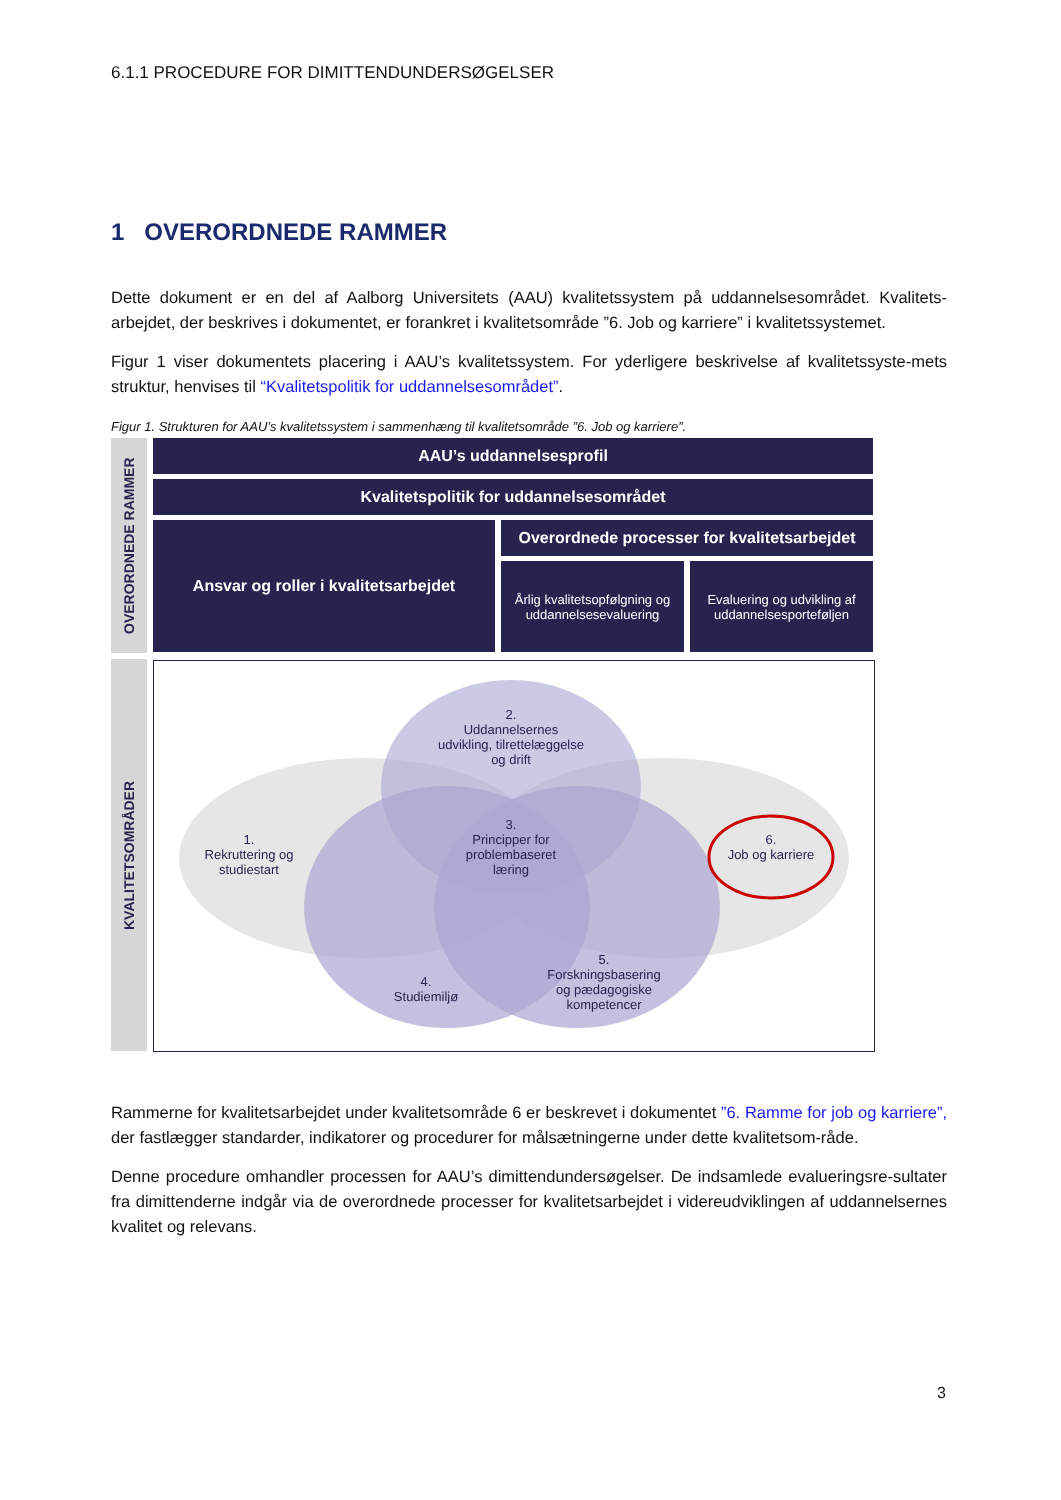6.1.1 PROCEDURE FOR DIMITTENDUNDERSØGELSER
1 OVERORDNEDE RAMMER
Dette dokument er en del af Aalborg Universitets (AAU) kvalitetssystem på uddannelsesområdet. Kvalitets-arbejdet, der beskrives i dokumentet, er forankret i kvalitetsområde ”6. Job og karriere” i kvalitetssystemet.
Figur 1 viser dokumentets placering i AAU’s kvalitetssystem. For yderligere beskrivelse af kvalitetssyste-mets struktur, henvises til “Kvalitetspolitik for uddannelsesområdet”.
Figur 1. Strukturen for AAU’s kvalitetssystem i sammenhæng til kvalitetsområde ”6. Job og karriere”.
OVERORDNEDE RAMMER
KVALITETSOMRÅDER
AAU’s uddannelsesprofil
Kvalitetspolitik for uddannelsesområdet
Ansvar og roller i kvalitetsarbejdet
Overordnede processer for kvalitetsarbejdet
Årlig kvalitetsopfølgning og uddannelsesevaluering
Evaluering og udvikling af uddannelsesporteføljen
2.
Uddannelsernes
udvikling, tilrettelæggelse
og drift
1.
Rekruttering og
studiestart
3.
Principper for
problembaseret
læring
6.
Job og karriere
4.
Studiemiljø
5.
Forskningsbasering
og pædagogiske
kompetencer
Rammerne for kvalitetsarbejdet under kvalitetsområde 6 er beskrevet i dokumentet ”6. Ramme for job og karriere”, der fastlægger standarder, indikatorer og procedurer for målsætningerne under dette kvalitetsom-råde.
Denne procedure omhandler processen for AAU’s dimittendundersøgelser. De indsamlede evalueringsre-sultater fra dimittenderne indgår via de overordnede processer for kvalitetsarbejdet i videreudviklingen af uddannelsernes kvalitet og relevans.
3